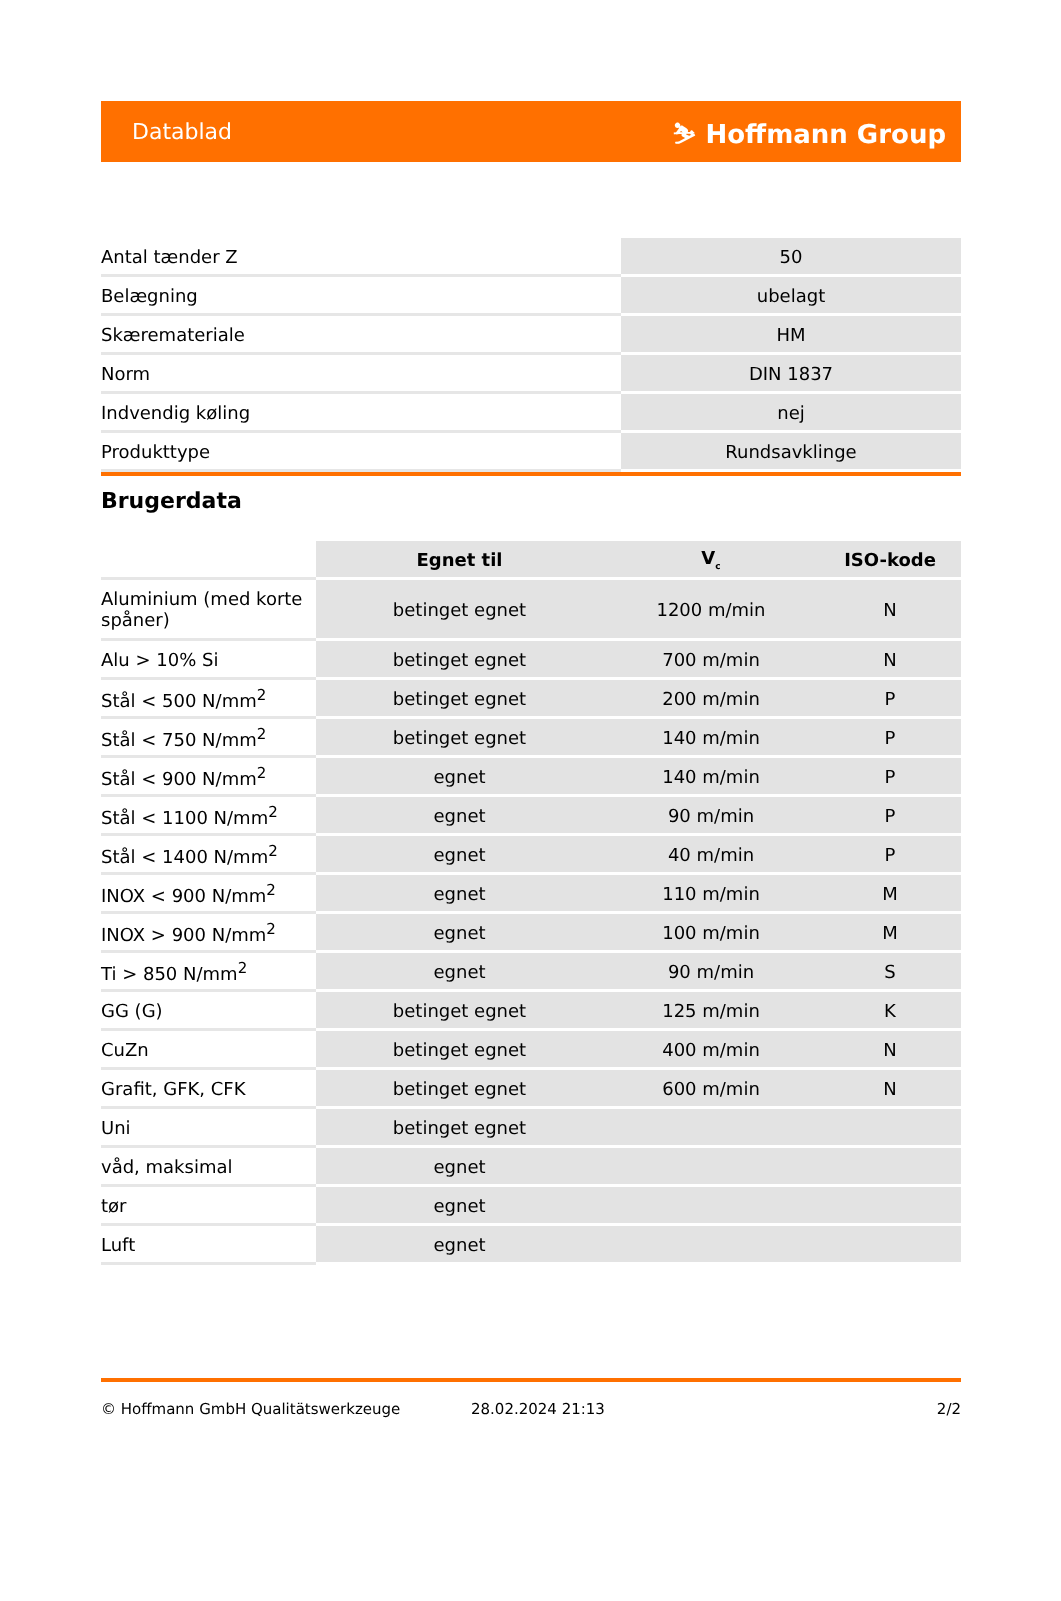Datablad ⛷ Hoffmann Group
| Antal tænder Z | 50 |
| Belægning | ubelagt |
| Skæremateriale | HM |
| Norm | DIN 1837 |
| Indvendig køling | nej |
| Produkttype | Rundsavklinge |
Brugerdata
| | Egnet til | V<sub>c</sub> | ISO-kode |
| --- | --- | --- | --- |
| Aluminium (med korte spåner) | betinget egnet | 1200 m/min | N |
| Alu > 10% Si | betinget egnet | 700 m/min | N |
| Stål < 500 N/mm<sup>2</sup> | betinget egnet | 200 m/min | P |
| Stål < 750 N/mm<sup>2</sup> | betinget egnet | 140 m/min | P |
| Stål < 900 N/mm<sup>2</sup> | egnet | 140 m/min | P |
| Stål < 1100 N/mm<sup>2</sup> | egnet | 90 m/min | P |
| Stål < 1400 N/mm<sup>2</sup> | egnet | 40 m/min | P |
| INOX < 900 N/mm<sup>2</sup> | egnet | 110 m/min | M |
| INOX > 900 N/mm<sup>2</sup> | egnet | 100 m/min | M |
| Ti > 850 N/mm<sup>2</sup> | egnet | 90 m/min | S |
| GG (G) | betinget egnet | 125 m/min | K |
| CuZn | betinget egnet | 400 m/min | N |
| Grafit, GFK, CFK | betinget egnet | 600 m/min | N |
| Uni | betinget egnet | | |
| våd, maksimal | egnet | | |
| tør | egnet | | |
| Luft | egnet | | |
© Hoffmann GmbH Qualitätswerkzeuge 28.02.2024 21:13 2/2